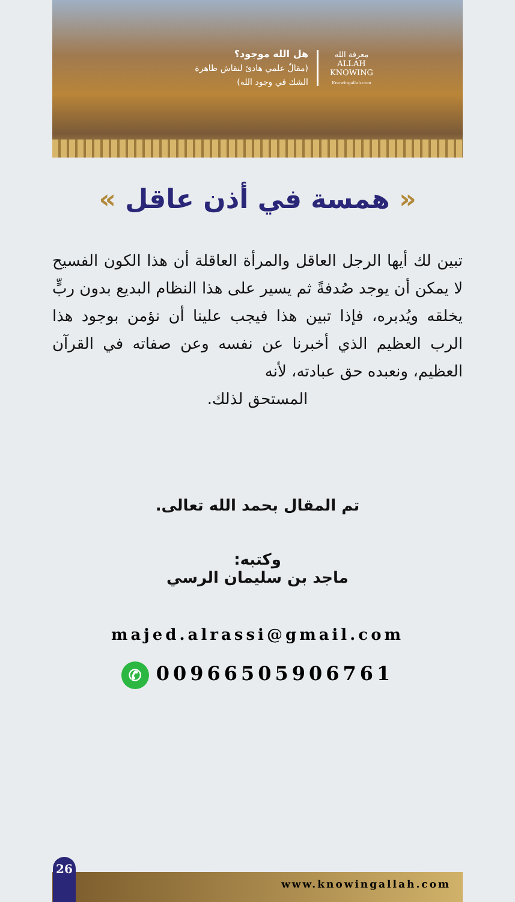معرفة الله
ALLAH
KNOWING
Knowingallah.com
هل الله موجود؟
(مقالٌ علمي هادئ لنقاش ظاهرة
الشك في وجود الله)
« همسة في أذن عاقل »
تبين لك أيها الرجل العاقل والمرأة العاقلة أن هذا الكون الفسيح لا يمكن أن يوجد صُدفةً ثم يسير على هذا النظام البديع بدون ربٍّ يخلقه ويُدبره، فإذا تبين هذا فيجب علينا أن نؤمن بوجود هذا الرب العظيم الذي أخبرنا عن نفسه وعن صفاته في القرآن العظيم، ونعبده حق عبادته، لأنه
المستحق لذلك.
تم المقال بحمد الله تعالى.
وكتبه:
ماجد بن سليمان الرسي
majed.alrassi@gmail.com
✆ 00966505906761
www.knowingallah.com
26